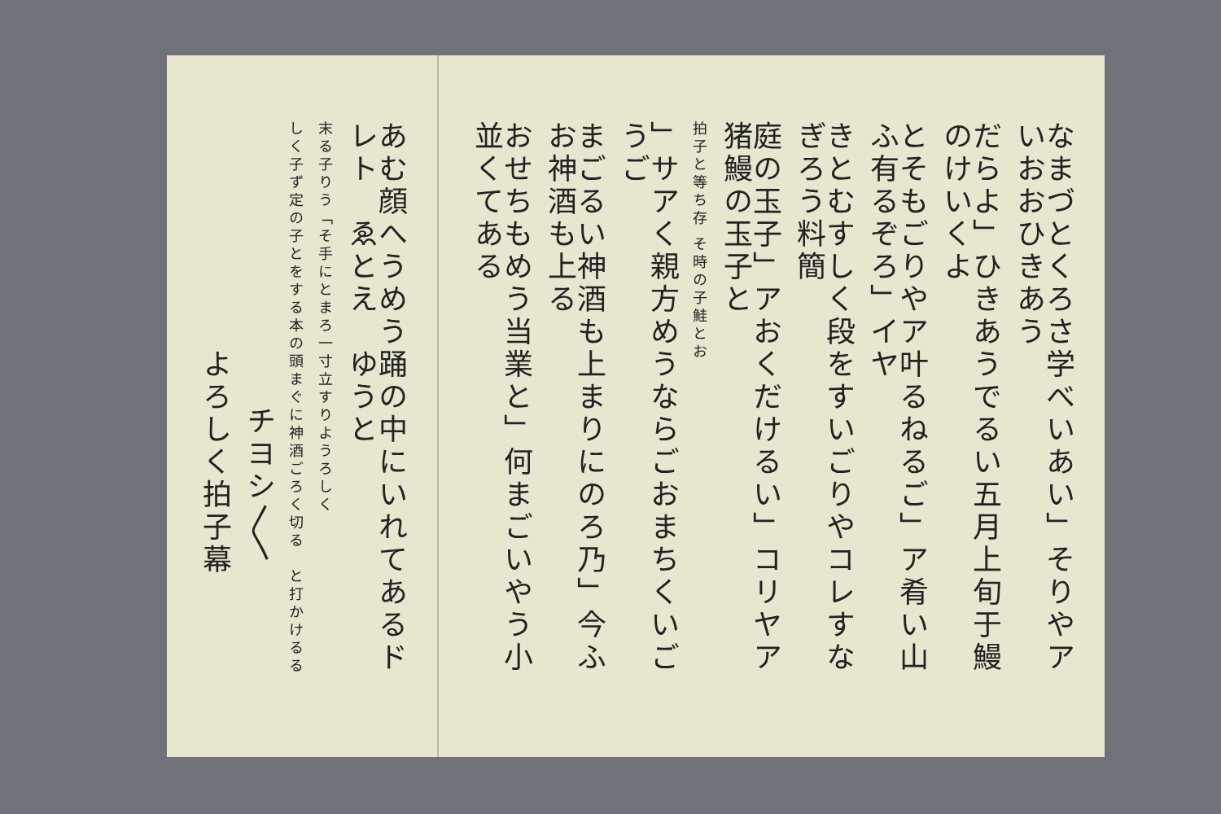あむ顔へうめう踊の中にいれてあるドレト　ゑとえ　ゆうと
末る子りう「そ手にとまろ一寸立すりようろしく
しく子ず定の子とをする本の頭まぐに神酒ごろく切る　と打かけるる
チヨシ〳〵
よろしく拍子幕
なまづとくろさ学べいあい」そりやアいおおひきあう
だらよ」ひきあうでるい五月上旬于鰻のけいくよ
とそもごりやア叶るねるご」ア肴い山ふ有るぞろ」イヤ
きとむすしく段をすいごりやコレすなぎろう料簡
庭の玉子」アおくだけるい」コリヤア猪鰻の玉子と
拍子と等ち存 そ時の子鮭とお
」サアく親方めうならごおまちくいごうご
まごるい神酒も上まりにのろ乃」今ふお神酒も上る
おせちもめう当業と」何まごいやう小並くてある